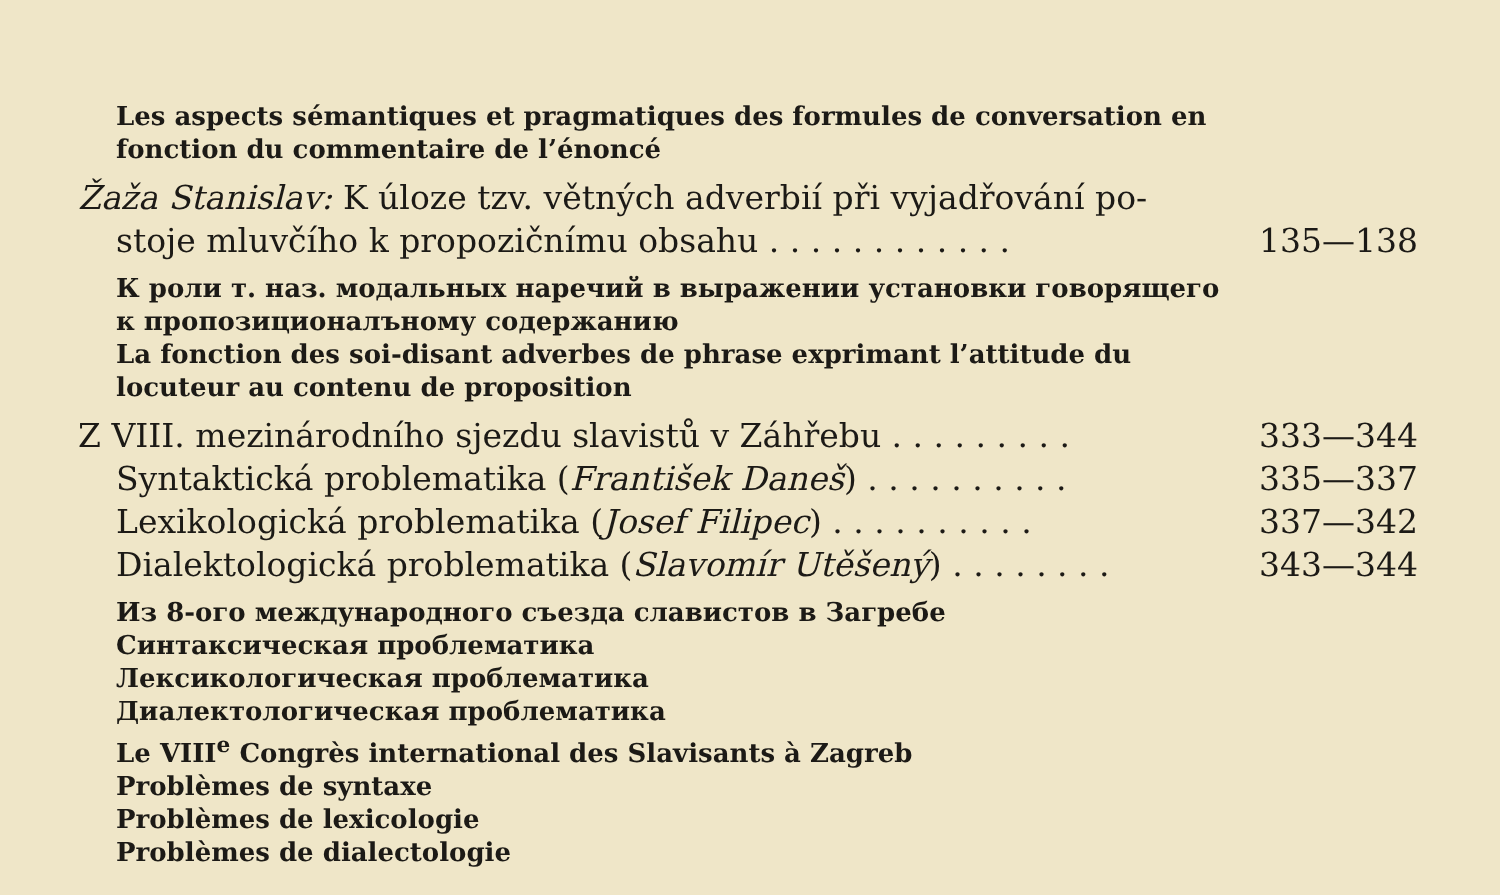Les aspects sémantiques et pragmatiques des formules de conversation en fonction du commentaire de l’énoncé
Žaža Stanislav: K úloze tzv. větných adverbií při vyjadřování po-
stoje mluvčího k propozičnímu obsahu . . . . . . . . . . . . 135—138
К роли т. наз. модальных наречий в выражении установки говорящего к пропозиционалъному содержанию
La fonction des soi-disant adverbes de phrase exprimant l’attitude du locuteur au contenu de proposition
Z VIII. mezinárodního sjezdu slavistů v Záhřebu . . . . . . . . . 333—344
Syntaktická problematika (František Daneš) . . . . . . . . . . 335—337
Lexikologická problematika (Josef Filipec) . . . . . . . . . . 337—342
Dialektologická problematika (Slavomír Utěšený) . . . . . . . . 343—344
Из 8-ого международного съезда славистов в Загребе
Синтаксическая проблематика
Лексикологическая проблематика
Диалектологическая проблематика
Le VIII<sup>e</sup> Congrès international des Slavisants à Zagreb
Problèmes de syntaxe
Problèmes de lexicologie
Problèmes de dialectologie